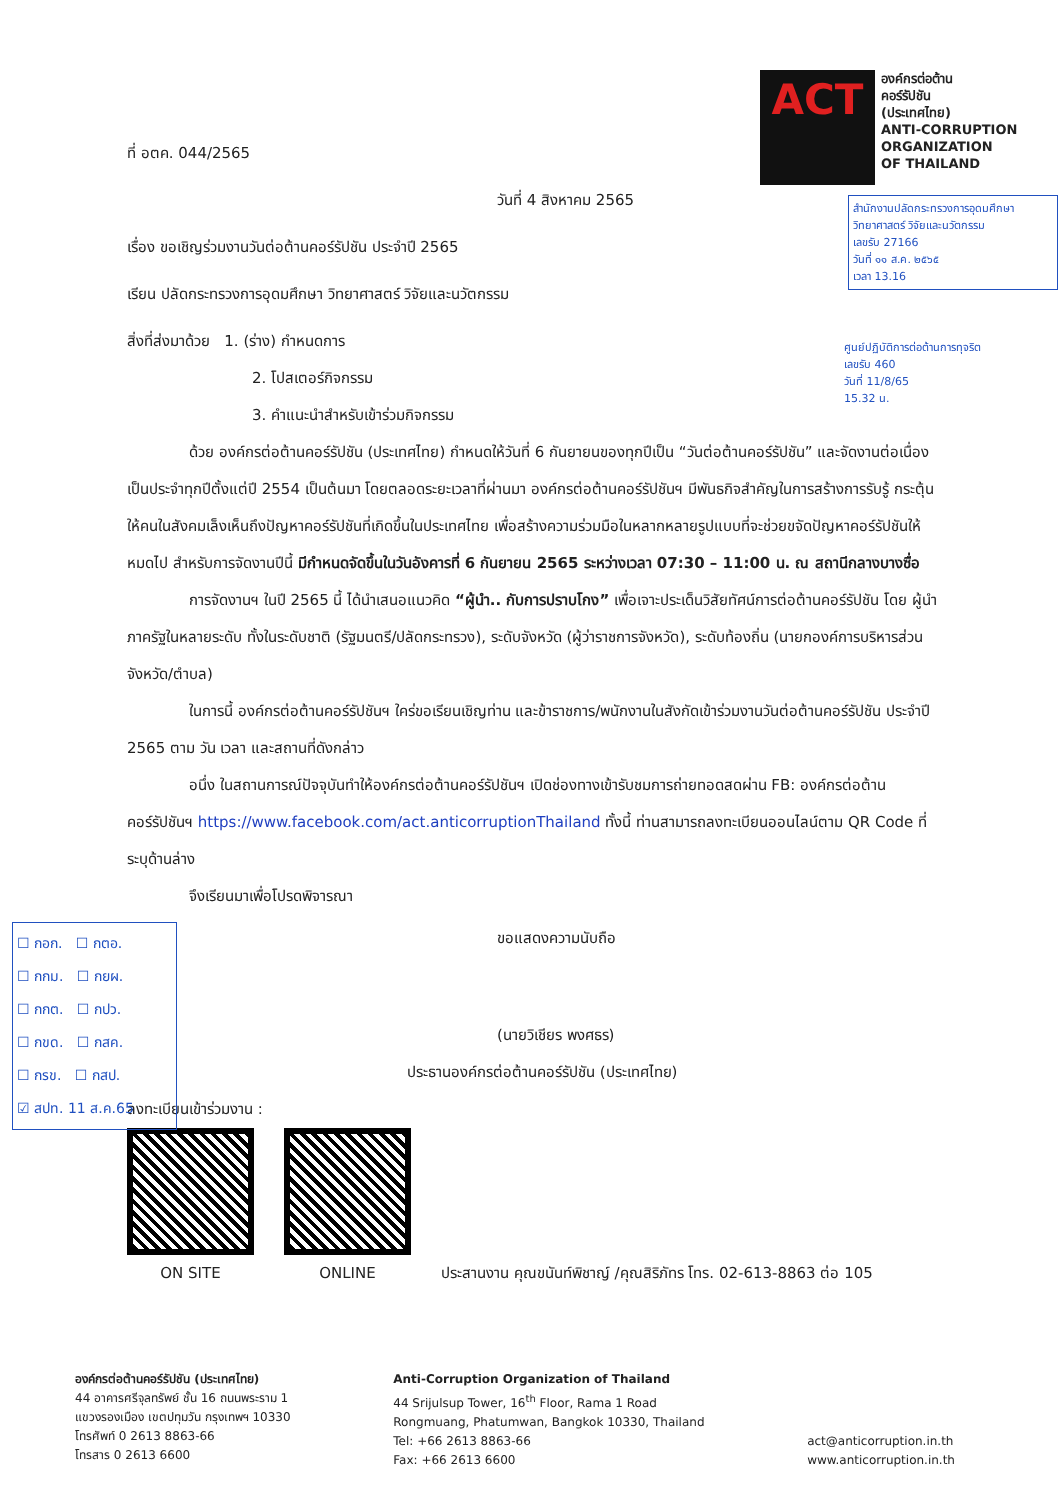ACT
องค์กรต่อต้าน
คอร์รัปชัน
(ประเทศไทย)
ANTI-CORRUPTION
ORGANIZATION
OF THAILAND
สำนักงานปลัดกระทรวงการอุดมศึกษา วิทยาศาสตร์ วิจัยและนวัตกรรม
เลขรับ 27166
วันที่ ๑๑ ส.ค. ๒๕๖๕
เวลา 13.16
ศูนย์ปฏิบัติการต่อต้านการทุจริต
เลขรับ 460
วันที่ 11/8/65
15.32 น.
ที่ อตค. 044/2565
วันที่ 4 สิงหาคม 2565
เรื่อง ขอเชิญร่วมงานวันต่อต้านคอร์รัปชัน ประจำปี 2565
เรียน ปลัดกระทรวงการอุดมศึกษา วิทยาศาสตร์ วิจัยและนวัตกรรม
สิ่งที่ส่งมาด้วย 1. (ร่าง) กำหนดการ
2. โปสเตอร์กิจกรรม
3. คำแนะนำสำหรับเข้าร่วมกิจกรรม
ด้วย องค์กรต่อต้านคอร์รัปชัน (ประเทศไทย) กำหนดให้วันที่ 6 กันยายนของทุกปีเป็น “วันต่อต้านคอร์รัปชัน” และจัดงานต่อเนื่องเป็นประจำทุกปีตั้งแต่ปี 2554 เป็นต้นมา โดยตลอดระยะเวลาที่ผ่านมา องค์กรต่อต้านคอร์รัปชันฯ มีพันธกิจสำคัญในการสร้างการรับรู้ กระตุ้นให้คนในสังคมเล็งเห็นถึงปัญหาคอร์รัปชันที่เกิดขึ้นในประเทศไทย เพื่อสร้างความร่วมมือในหลากหลายรูปแบบที่จะช่วยขจัดปัญหาคอร์รัปชันให้หมดไป สำหรับการจัดงานปีนี้ มีกำหนดจัดขึ้นในวันอังคารที่ 6 กันยายน 2565 ระหว่างเวลา 07:30 – 11:00 น. ณ สถานีกลางบางซื่อ
การจัดงานฯ ในปี 2565 นี้ ได้นำเสนอแนวคิด “ผู้นำ.. กับการปราบโกง” เพื่อเจาะประเด็นวิสัยทัศน์การต่อต้านคอร์รัปชัน โดย ผู้นำภาครัฐในหลายระดับ ทั้งในระดับชาติ (รัฐมนตรี/ปลัดกระทรวง), ระดับจังหวัด (ผู้ว่าราชการจังหวัด), ระดับท้องถิ่น (นายกองค์การบริหารส่วนจังหวัด/ตำบล)
ในการนี้ องค์กรต่อต้านคอร์รัปชันฯ ใคร่ขอเรียนเชิญท่าน และข้าราชการ/พนักงานในสังกัดเข้าร่วมงานวันต่อต้านคอร์รัปชัน ประจำปี 2565 ตาม วัน เวลา และสถานที่ดังกล่าว
อนึ่ง ในสถานการณ์ปัจจุบันทำให้องค์กรต่อต้านคอร์รัปชันฯ เปิดช่องทางเข้ารับชมการถ่ายทอดสดผ่าน FB: องค์กรต่อต้านคอร์รัปชันฯ https://www.facebook.com/act.anticorruptionThailand ทั้งนี้ ท่านสามารถลงทะเบียนออนไลน์ตาม QR Code ที่ระบุด้านล่าง
จึงเรียนมาเพื่อโปรดพิจารณา
ขอแสดงความนับถือ
(นายวิเชียร พงศธร)
ประธานองค์กรต่อต้านคอร์รัปชัน (ประเทศไทย)
ลงทะเบียนเข้าร่วมงาน :
ON SITE
ONLINE
ประสานงาน คุณขนันท์พิชาญ์ /คุณสิริภัทร โทร. 02-613-8863 ต่อ 105
☐ กอก. ☐ กตอ.
☐ กกม. ☐ กยผ.
☐ กกต. ☐ กปว.
☐ กขด. ☐ กสค.
☐ กรข. ☐ กสป.
☑ สปท. 11 ส.ค.65
องค์กรต่อต้านคอร์รัปชัน (ประเทศไทย)
44 อาคารศรีจุลทรัพย์ ชั้น 16 ถนนพระราม 1
แขวงรองเมือง เขตปทุมวัน กรุงเทพฯ 10330
โทรศัพท์ 0 2613 8863-66
โทรสาร 0 2613 6600
Anti-Corruption Organization of Thailand
44 Srijulsup Tower, 16<sup>th</sup> Floor, Rama 1 Road
Rongmuang, Phatumwan, Bangkok 10330, Thailand
Tel: +66 2613 8863-66
Fax: +66 2613 6600
act@anticorruption.in.th
www.anticorruption.in.th